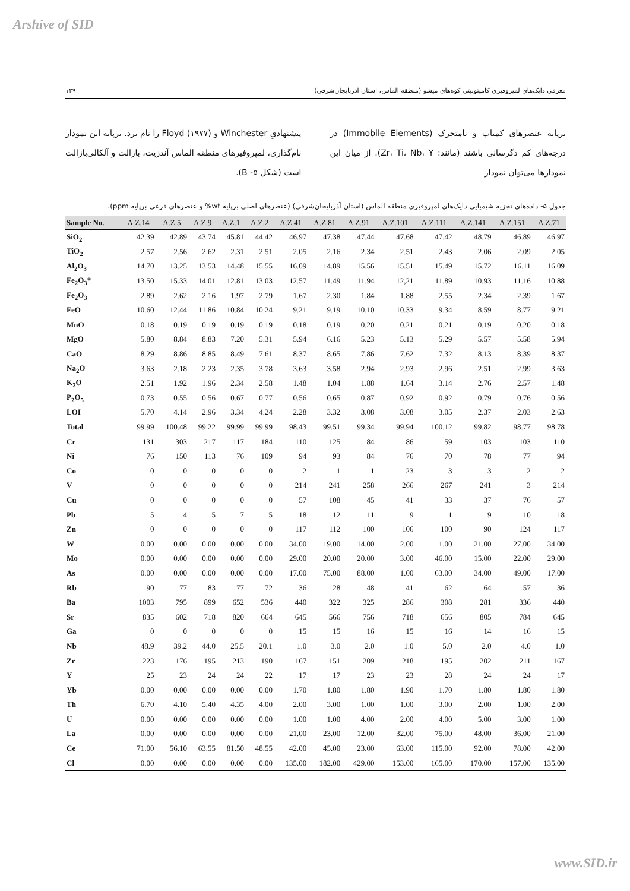Arshive of SID
۱۲۹ معرفی دایک‌های لمپروفیری کامپتونیتی کوه‌های میشو (منطقه الماس، استان آذربایجان‌شرقی)
برپایه عنصرهای کمیاب و نامتحرک (Immobile Elements) در درجه‌های کم دگرسانی باشند (مانند: Zr، Ti، Nb، Y). از میان این نمودارها می‌توان نمودار
پیشنهادیِ Winchester و Floyd (۱۹۷۷) را نام برد. برپایه این نمودار نام‌گذاری، لمپروفیرهای منطقه الماس آندزیت، بازالت و آلکالی‌بازالت است (شکل ۵- B).
جدول ۵- داده‌های تجزیه شیمیایی دایک‌های لمپروفیری منطقه الماس (استان آذربایجان‌شرقی) (عنصرهای اصلی برپایه wt% و عنصرهای فرعی برپایه ppm).
| Sample No. | A.Z.14 | A.Z.5 | A.Z.9 | A.Z.1 | A.Z.2 | A.Z.41 | A.Z.81 | A.Z.91 | A.Z.101 | A.Z.111 | A.Z.141 | A.Z.151 | A.Z.71 |
| --- | --- | --- | --- | --- | --- | --- | --- | --- | --- | --- | --- | --- | --- |
| SiO<sub>2</sub> | 42.39 | 42.89 | 43.74 | 45.81 | 44.42 | 46.97 | 47.38 | 47.44 | 47.68 | 47.42 | 48.79 | 46.89 | 46.97 |
| TiO<sub>2</sub> | 2.57 | 2.56 | 2.62 | 2.31 | 2.51 | 2.05 | 2.16 | 2.34 | 2.51 | 2.43 | 2.06 | 2.09 | 2.05 |
| Al<sub>2</sub>O<sub>3</sub> | 14.70 | 13.25 | 13.53 | 14.48 | 15.55 | 16.09 | 14.89 | 15.56 | 15.51 | 15.49 | 15.72 | 16.11 | 16.09 |
| Fe<sub>2</sub>O<sub>3</sub>* | 13.50 | 15.33 | 14.01 | 12.81 | 13.03 | 12.57 | 11.49 | 11.94 | 12,21 | 11.89 | 10.93 | 11.16 | 10.88 |
| Fe<sub>2</sub>O<sub>3</sub> | 2.89 | 2.62 | 2.16 | 1.97 | 2.79 | 1.67 | 2.30 | 1.84 | 1.88 | 2.55 | 2.34 | 2.39 | 1.67 |
| FeO | 10.60 | 12.44 | 11.86 | 10.84 | 10.24 | 9.21 | 9.19 | 10.10 | 10.33 | 9.34 | 8.59 | 8.77 | 9.21 |
| MnO | 0.18 | 0.19 | 0.19 | 0.19 | 0.19 | 0.18 | 0.19 | 0.20 | 0.21 | 0.21 | 0.19 | 0.20 | 0.18 |
| MgO | 5.80 | 8.84 | 8.83 | 7.20 | 5.31 | 5.94 | 6.16 | 5.23 | 5.13 | 5.29 | 5.57 | 5.58 | 5.94 |
| CaO | 8.29 | 8.86 | 8.85 | 8.49 | 7.61 | 8.37 | 8.65 | 7.86 | 7.62 | 7.32 | 8.13 | 8.39 | 8.37 |
| Na<sub>2</sub>O | 3.63 | 2.18 | 2.23 | 2.35 | 3.78 | 3.63 | 3.58 | 2.94 | 2.93 | 2.96 | 2.51 | 2.99 | 3.63 |
| K<sub>2</sub>O | 2.51 | 1.92 | 1.96 | 2.34 | 2.58 | 1.48 | 1.04 | 1.88 | 1.64 | 3.14 | 2.76 | 2.57 | 1.48 |
| P<sub>2</sub>O<sub>5</sub> | 0.73 | 0.55 | 0.56 | 0.67 | 0.77 | 0.56 | 0.65 | 0.87 | 0.92 | 0.92 | 0.79 | 0.76 | 0.56 |
| LOI | 5.70 | 4.14 | 2.96 | 3.34 | 4.24 | 2.28 | 3.32 | 3.08 | 3.08 | 3.05 | 2.37 | 2.03 | 2.63 |
| Total | 99.99 | 100.48 | 99.22 | 99.99 | 99.99 | 98.43 | 99.51 | 99.34 | 99.94 | 100.12 | 99.82 | 98.77 | 98.78 |
| Cr | 131 | 303 | 217 | 117 | 184 | 110 | 125 | 84 | 86 | 59 | 103 | 103 | 110 |
| Ni | 76 | 150 | 113 | 76 | 109 | 94 | 93 | 84 | 76 | 70 | 78 | 77 | 94 |
| Co | 0 | 0 | 0 | 0 | 0 | 2 | 1 | 1 | 23 | 3 | 3 | 2 | 2 |
| V | 0 | 0 | 0 | 0 | 0 | 214 | 241 | 258 | 266 | 267 | 241 | 3 | 214 |
| Cu | 0 | 0 | 0 | 0 | 0 | 57 | 108 | 45 | 41 | 33 | 37 | 76 | 57 |
| Pb | 5 | 4 | 5 | 7 | 5 | 18 | 12 | 11 | 9 | 1 | 9 | 10 | 18 |
| Zn | 0 | 0 | 0 | 0 | 0 | 117 | 112 | 100 | 106 | 100 | 90 | 124 | 117 |
| W | 0.00 | 0.00 | 0.00 | 0.00 | 0.00 | 34.00 | 19.00 | 14.00 | 2.00 | 1.00 | 21.00 | 27.00 | 34.00 |
| Mo | 0.00 | 0.00 | 0.00 | 0.00 | 0.00 | 29.00 | 20.00 | 20.00 | 3.00 | 46.00 | 15.00 | 22.00 | 29.00 |
| As | 0.00 | 0.00 | 0.00 | 0.00 | 0.00 | 17.00 | 75.00 | 88.00 | 1.00 | 63.00 | 34.00 | 49.00 | 17.00 |
| Rb | 90 | 77 | 83 | 77 | 72 | 36 | 28 | 48 | 41 | 62 | 64 | 57 | 36 |
| Ba | 1003 | 795 | 899 | 652 | 536 | 440 | 322 | 325 | 286 | 308 | 281 | 336 | 440 |
| Sr | 835 | 602 | 718 | 820 | 664 | 645 | 566 | 756 | 718 | 656 | 805 | 784 | 645 |
| Ga | 0 | 0 | 0 | 0 | 0 | 15 | 15 | 16 | 15 | 16 | 14 | 16 | 15 |
| Nb | 48.9 | 39.2 | 44.0 | 25.5 | 20.1 | 1.0 | 3.0 | 2.0 | 1.0 | 5.0 | 2.0 | 4.0 | 1.0 |
| Zr | 223 | 176 | 195 | 213 | 190 | 167 | 151 | 209 | 218 | 195 | 202 | 211 | 167 |
| Y | 25 | 23 | 24 | 24 | 22 | 17 | 17 | 23 | 23 | 28 | 24 | 24 | 17 |
| Yb | 0.00 | 0.00 | 0.00 | 0.00 | 0.00 | 1.70 | 1.80 | 1.80 | 1.90 | 1.70 | 1.80 | 1.80 | 1.80 |
| Th | 6.70 | 4.10 | 5.40 | 4.35 | 4.00 | 2.00 | 3.00 | 1.00 | 1.00 | 3.00 | 2.00 | 1.00 | 2.00 |
| U | 0.00 | 0.00 | 0.00 | 0.00 | 0.00 | 1.00 | 1.00 | 4.00 | 2.00 | 4.00 | 5.00 | 3.00 | 1.00 |
| La | 0.00 | 0.00 | 0.00 | 0.00 | 0.00 | 21.00 | 23.00 | 12.00 | 32.00 | 75.00 | 48.00 | 36.00 | 21.00 |
| Ce | 71.00 | 56.10 | 63.55 | 81.50 | 48.55 | 42.00 | 45.00 | 23.00 | 63.00 | 115.00 | 92.00 | 78.00 | 42.00 |
| Cl | 0.00 | 0.00 | 0.00 | 0.00 | 0.00 | 135.00 | 182.00 | 429.00 | 153.00 | 165.00 | 170.00 | 157.00 | 135.00 |
www.SID.ir